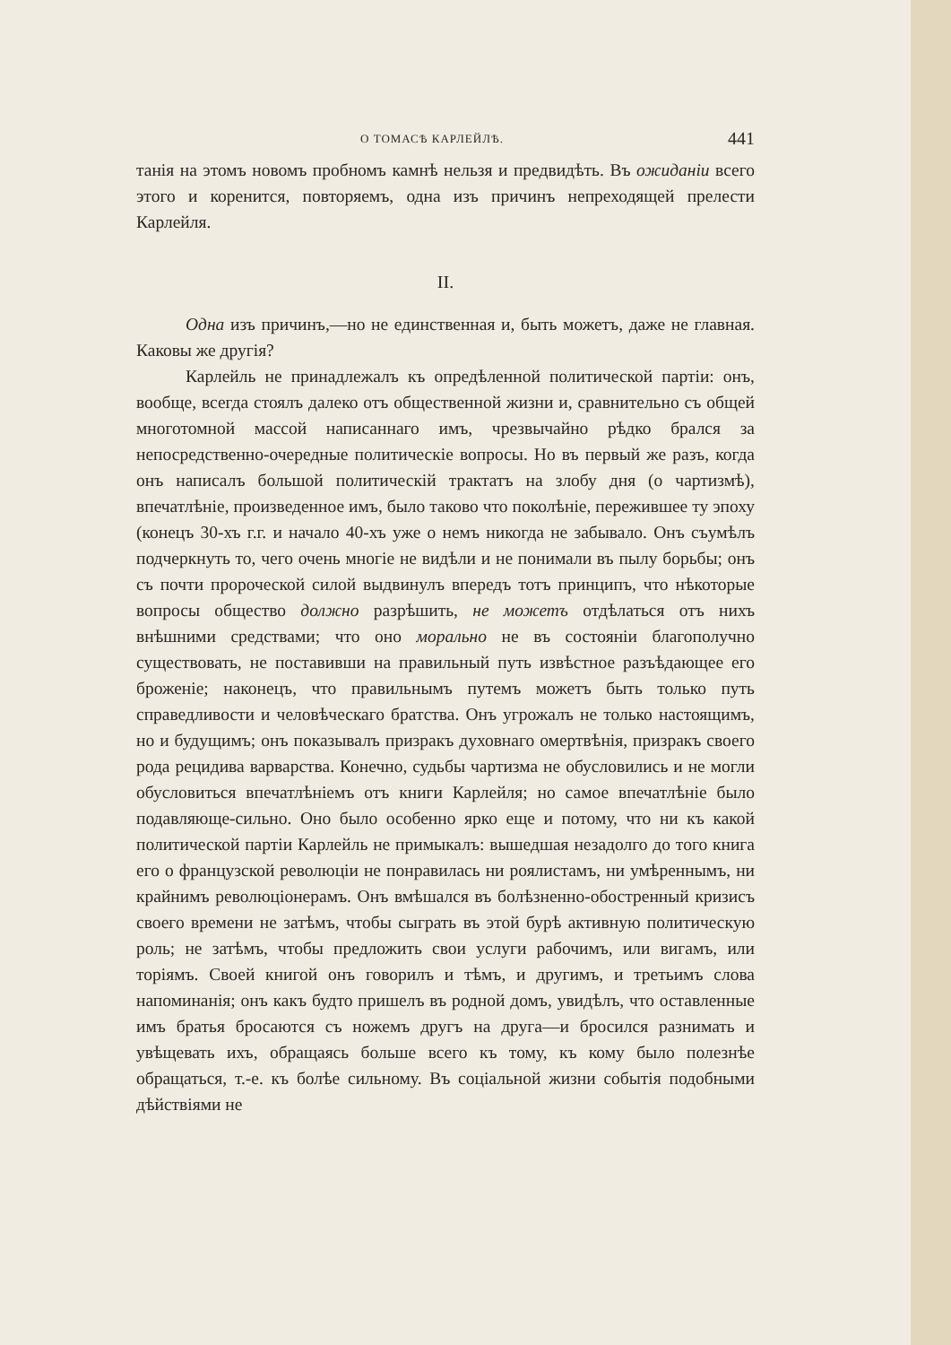О ТОМАСѢ КАРЛЕЙЛѢ. 441
танія на этомъ новомъ пробномъ камнѣ нельзя и предвидѣть. Въ ожиданіи всего этого и коренится, повторяемъ, одна изъ причинъ непреходящей прелести Карлейля.
II.
Одна изъ причинъ,—но не единственная и, быть можетъ, даже не главная. Каковы же другія?
Карлейль не принадлежалъ къ опредѣленной политической партіи: онъ, вообще, всегда стоялъ далеко отъ общественной жизни и, сравнительно съ общей многотомной массой написаннаго имъ, чрезвычайно рѣдко брался за непосредственно-очередные политическіе вопросы. Но въ первый же разъ, когда онъ написалъ большой политическій трактатъ на злобу дня (о чартизмѣ), впечатлѣніе, произведенное имъ, было таково что поколѣніе, пережившее ту эпоху (конецъ 30-хъ г.г. и начало 40-хъ уже о немъ никогда не забывало. Онъ съумѣлъ подчеркнуть то, чего очень многіе не видѣли и не понимали въ пылу борьбы; онъ съ почти пророческой силой выдвинулъ впередъ тотъ принципъ, что нѣкоторые вопросы общество должно разрѣшить, не можетъ отдѣлаться отъ нихъ внѣшними средствами; что оно морально не въ состояніи благополучно существовать, не поставивши на правильный путь извѣстное разъѣдающее его броженіе; наконецъ, что правильнымъ путемъ можетъ быть только путь справедливости и человѣческаго братства. Онъ угрожалъ не только настоящимъ, но и будущимъ; онъ показывалъ призракъ духовнаго омертвѣнія, призракъ своего рода рецидива варварства. Конечно, судьбы чартизма не обусловились и не могли обусловиться впечатлѣніемъ отъ книги Карлейля; но самое впечатлѣніе было подавляюще-сильно. Оно было особенно ярко еще и потому, что ни къ какой политической партіи Карлейль не примыкалъ: вышедшая незадолго до того книга его о французской революціи не понравилась ни роялистамъ, ни умѣреннымъ, ни крайнимъ революціонерамъ. Онъ вмѣшался въ болѣзненно-обостренный кризисъ своего времени не затѣмъ, чтобы сыграть въ этой бурѣ активную политическую роль; не затѣмъ, чтобы предложить свои услуги рабочимъ, или вигамъ, или торіямъ. Своей книгой онъ говорилъ и тѣмъ, и другимъ, и третьимъ слова напоминанія; онъ какъ будто пришелъ въ родной домъ, увидѣлъ, что оставленные имъ братья бросаются съ ножемъ другъ на друга—и бросился разнимать и увѣщевать ихъ, обращаясь больше всего къ тому, къ кому было полезнѣе обращаться, т.-е. къ болѣе сильному. Въ соціальной жизни событія подобными дѣйствіями не